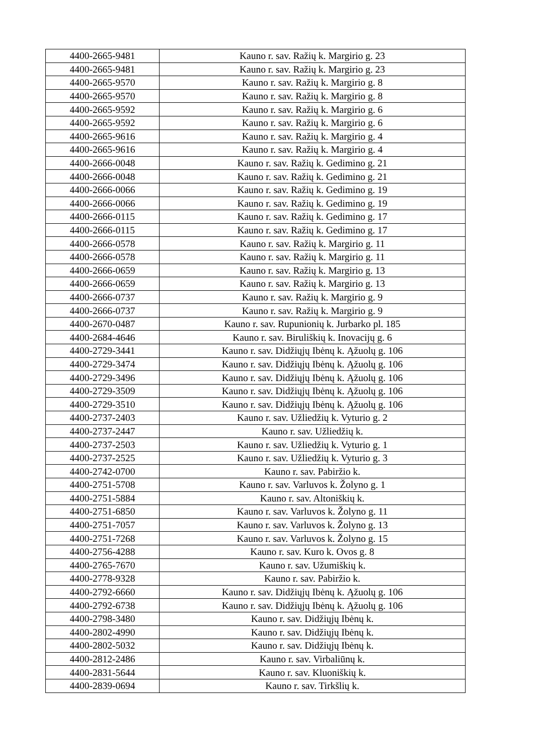| 4400-2665-9481 | Kauno r. sav. Ražių k. Margirio g. 23 |
| 4400-2665-9481 | Kauno r. sav. Ražių k. Margirio g. 23 |
| 4400-2665-9570 | Kauno r. sav. Ražių k. Margirio g. 8 |
| 4400-2665-9570 | Kauno r. sav. Ražių k. Margirio g. 8 |
| 4400-2665-9592 | Kauno r. sav. Ražių k. Margirio g. 6 |
| 4400-2665-9592 | Kauno r. sav. Ražių k. Margirio g. 6 |
| 4400-2665-9616 | Kauno r. sav. Ražių k. Margirio g. 4 |
| 4400-2665-9616 | Kauno r. sav. Ražių k. Margirio g. 4 |
| 4400-2666-0048 | Kauno r. sav. Ražių k. Gedimino g. 21 |
| 4400-2666-0048 | Kauno r. sav. Ražių k. Gedimino g. 21 |
| 4400-2666-0066 | Kauno r. sav. Ražių k. Gedimino g. 19 |
| 4400-2666-0066 | Kauno r. sav. Ražių k. Gedimino g. 19 |
| 4400-2666-0115 | Kauno r. sav. Ražių k. Gedimino g. 17 |
| 4400-2666-0115 | Kauno r. sav. Ražių k. Gedimino g. 17 |
| 4400-2666-0578 | Kauno r. sav. Ražių k. Margirio g. 11 |
| 4400-2666-0578 | Kauno r. sav. Ražių k. Margirio g. 11 |
| 4400-2666-0659 | Kauno r. sav. Ražių k. Margirio g. 13 |
| 4400-2666-0659 | Kauno r. sav. Ražių k. Margirio g. 13 |
| 4400-2666-0737 | Kauno r. sav. Ražių k. Margirio g. 9 |
| 4400-2666-0737 | Kauno r. sav. Ražių k. Margirio g. 9 |
| 4400-2670-0487 | Kauno r. sav. Rupunionių k. Jurbarko pl. 185 |
| 4400-2684-4646 | Kauno r. sav. Biruliškių k. Inovacijų g. 6 |
| 4400-2729-3441 | Kauno r. sav. Didžiųjų Ibėnų k. Ąžuolų g. 106 |
| 4400-2729-3474 | Kauno r. sav. Didžiųjų Ibėnų k. Ąžuolų g. 106 |
| 4400-2729-3496 | Kauno r. sav. Didžiųjų Ibėnų k. Ąžuolų g. 106 |
| 4400-2729-3509 | Kauno r. sav. Didžiųjų Ibėnų k. Ąžuolų g. 106 |
| 4400-2729-3510 | Kauno r. sav. Didžiųjų Ibėnų k. Ąžuolų g. 106 |
| 4400-2737-2403 | Kauno r. sav. Užliedžių k. Vyturio g. 2 |
| 4400-2737-2447 | Kauno r. sav. Užliedžių k. |
| 4400-2737-2503 | Kauno r. sav. Užliedžių k. Vyturio g. 1 |
| 4400-2737-2525 | Kauno r. sav. Užliedžių k. Vyturio g. 3 |
| 4400-2742-0700 | Kauno r. sav. Pabiržio k. |
| 4400-2751-5708 | Kauno r. sav. Varluvos k. Žolyno g. 1 |
| 4400-2751-5884 | Kauno r. sav. Altoniškių k. |
| 4400-2751-6850 | Kauno r. sav. Varluvos k. Žolyno g. 11 |
| 4400-2751-7057 | Kauno r. sav. Varluvos k. Žolyno g. 13 |
| 4400-2751-7268 | Kauno r. sav. Varluvos k. Žolyno g. 15 |
| 4400-2756-4288 | Kauno r. sav. Kuro k. Ovos g. 8 |
| 4400-2765-7670 | Kauno r. sav. Užumiškių k. |
| 4400-2778-9328 | Kauno r. sav. Pabiržio k. |
| 4400-2792-6660 | Kauno r. sav. Didžiųjų Ibėnų k. Ąžuolų g. 106 |
| 4400-2792-6738 | Kauno r. sav. Didžiųjų Ibėnų k. Ąžuolų g. 106 |
| 4400-2798-3480 | Kauno r. sav. Didžiųjų Ibėnų k. |
| 4400-2802-4990 | Kauno r. sav. Didžiųjų Ibėnų k. |
| 4400-2802-5032 | Kauno r. sav. Didžiųjų Ibėnų k. |
| 4400-2812-2486 | Kauno r. sav. Virbaliūnų k. |
| 4400-2831-5644 | Kauno r. sav. Kluoniškių k. |
| 4400-2839-0694 | Kauno r. sav. Tirkšlių k. |